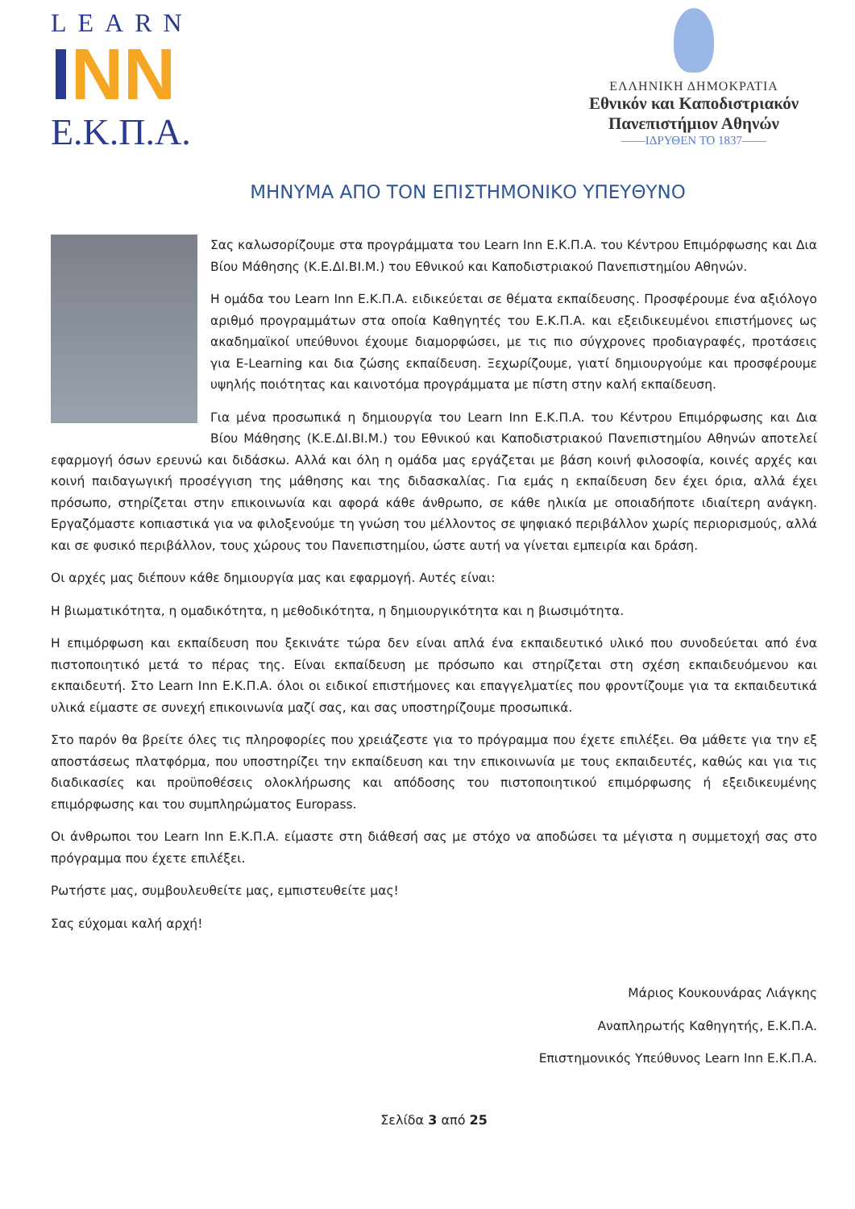LEARN
INN
Ε.Κ.Π.Α.
ΕΛΛΗΝΙΚΗ ΔΗΜΟΚΡΑΤΙΑ
Εθνικόν και Καποδιστριακόν
Πανεπιστήμιον Αθηνών
——ΙΔΡΥΘΕΝ ΤΟ 1837——
ΜΗΝΥΜΑ ΑΠΟ ΤΟΝ ΕΠΙΣΤΗΜΟΝΙΚΟ ΥΠΕΥΘΥΝΟ
Σας καλωσορίζουμε στα προγράμματα του Learn Inn Ε.Κ.Π.Α. του Κέντρου Επιμόρφωσης και Δια Βίου Μάθησης (Κ.Ε.ΔΙ.ΒΙ.Μ.) του Εθνικού και Καποδιστριακού Πανεπιστημίου Αθηνών.
Η ομάδα του Learn Inn Ε.Κ.Π.Α. ειδικεύεται σε θέματα εκπαίδευσης. Προσφέρουμε ένα αξιόλογο αριθμό προγραμμάτων στα οποία Καθηγητές του Ε.Κ.Π.Α. και εξειδικευμένοι επιστήμονες ως ακαδημαϊκοί υπεύθυνοι έχουμε διαμορφώσει, με τις πιο σύγχρονες προδιαγραφές, προτάσεις για E-Learning και δια ζώσης εκπαίδευση. Ξεχωρίζουμε, γιατί δημιουργούμε και προσφέρουμε υψηλής ποιότητας και καινοτόμα προγράμματα με πίστη στην καλή εκπαίδευση.
Για μένα προσωπικά η δημιουργία του Learn Inn Ε.Κ.Π.Α. του Κέντρου Επιμόρφωσης και Δια Βίου Μάθησης (Κ.Ε.ΔΙ.ΒΙ.Μ.) του Εθνικού και Καποδιστριακού Πανεπιστημίου Αθηνών αποτελεί εφαρμογή όσων ερευνώ και διδάσκω. Αλλά και όλη η ομάδα μας εργάζεται με βάση κοινή φιλοσοφία, κοινές αρχές και κοινή παιδαγωγική προσέγγιση της μάθησης και της διδασκαλίας. Για εμάς η εκπαίδευση δεν έχει όρια, αλλά έχει πρόσωπο, στηρίζεται στην επικοινωνία και αφορά κάθε άνθρωπο, σε κάθε ηλικία με οποιαδήποτε ιδιαίτερη ανάγκη. Εργαζόμαστε κοπιαστικά για να φιλοξενούμε τη γνώση του μέλλοντος σε ψηφιακό περιβάλλον χωρίς περιορισμούς, αλλά και σε φυσικό περιβάλλον, τους χώρους του Πανεπιστημίου, ώστε αυτή να γίνεται εμπειρία και δράση.
Οι αρχές μας διέπουν κάθε δημιουργία μας και εφαρμογή. Αυτές είναι:
Η βιωματικότητα, η ομαδικότητα, η μεθοδικότητα, η δημιουργικότητα και η βιωσιμότητα.
Η επιμόρφωση και εκπαίδευση που ξεκινάτε τώρα δεν είναι απλά ένα εκπαιδευτικό υλικό που συνοδεύεται από ένα πιστοποιητικό μετά το πέρας της. Είναι εκπαίδευση με πρόσωπο και στηρίζεται στη σχέση εκπαιδευόμενου και εκπαιδευτή. Στο Learn Inn Ε.Κ.Π.Α. όλοι οι ειδικοί επιστήμονες και επαγγελματίες που φροντίζουμε για τα εκπαιδευτικά υλικά είμαστε σε συνεχή επικοινωνία μαζί σας, και σας υποστηρίζουμε προσωπικά.
Στο παρόν θα βρείτε όλες τις πληροφορίες που χρειάζεστε για το πρόγραμμα που έχετε επιλέξει. Θα μάθετε για την εξ αποστάσεως πλατφόρμα, που υποστηρίζει την εκπαίδευση και την επικοινωνία με τους εκπαιδευτές, καθώς και για τις διαδικασίες και προϋποθέσεις ολοκλήρωσης και απόδοσης του πιστοποιητικού επιμόρφωσης ή εξειδικευμένης επιμόρφωσης και του συμπληρώματος Europass.
Οι άνθρωποι του Learn Inn Ε.Κ.Π.Α. είμαστε στη διάθεσή σας με στόχο να αποδώσει τα μέγιστα η συμμετοχή σας στο πρόγραμμα που έχετε επιλέξει.
Ρωτήστε μας, συμβουλευθείτε μας, εμπιστευθείτε μας!
Σας εύχομαι καλή αρχή!
Μάριος Κουκουνάρας Λιάγκης
Αναπληρωτής Καθηγητής, Ε.Κ.Π.Α.
Επιστημονικός Υπεύθυνος Learn Inn Ε.Κ.Π.Α.
Σελίδα 3 από 25